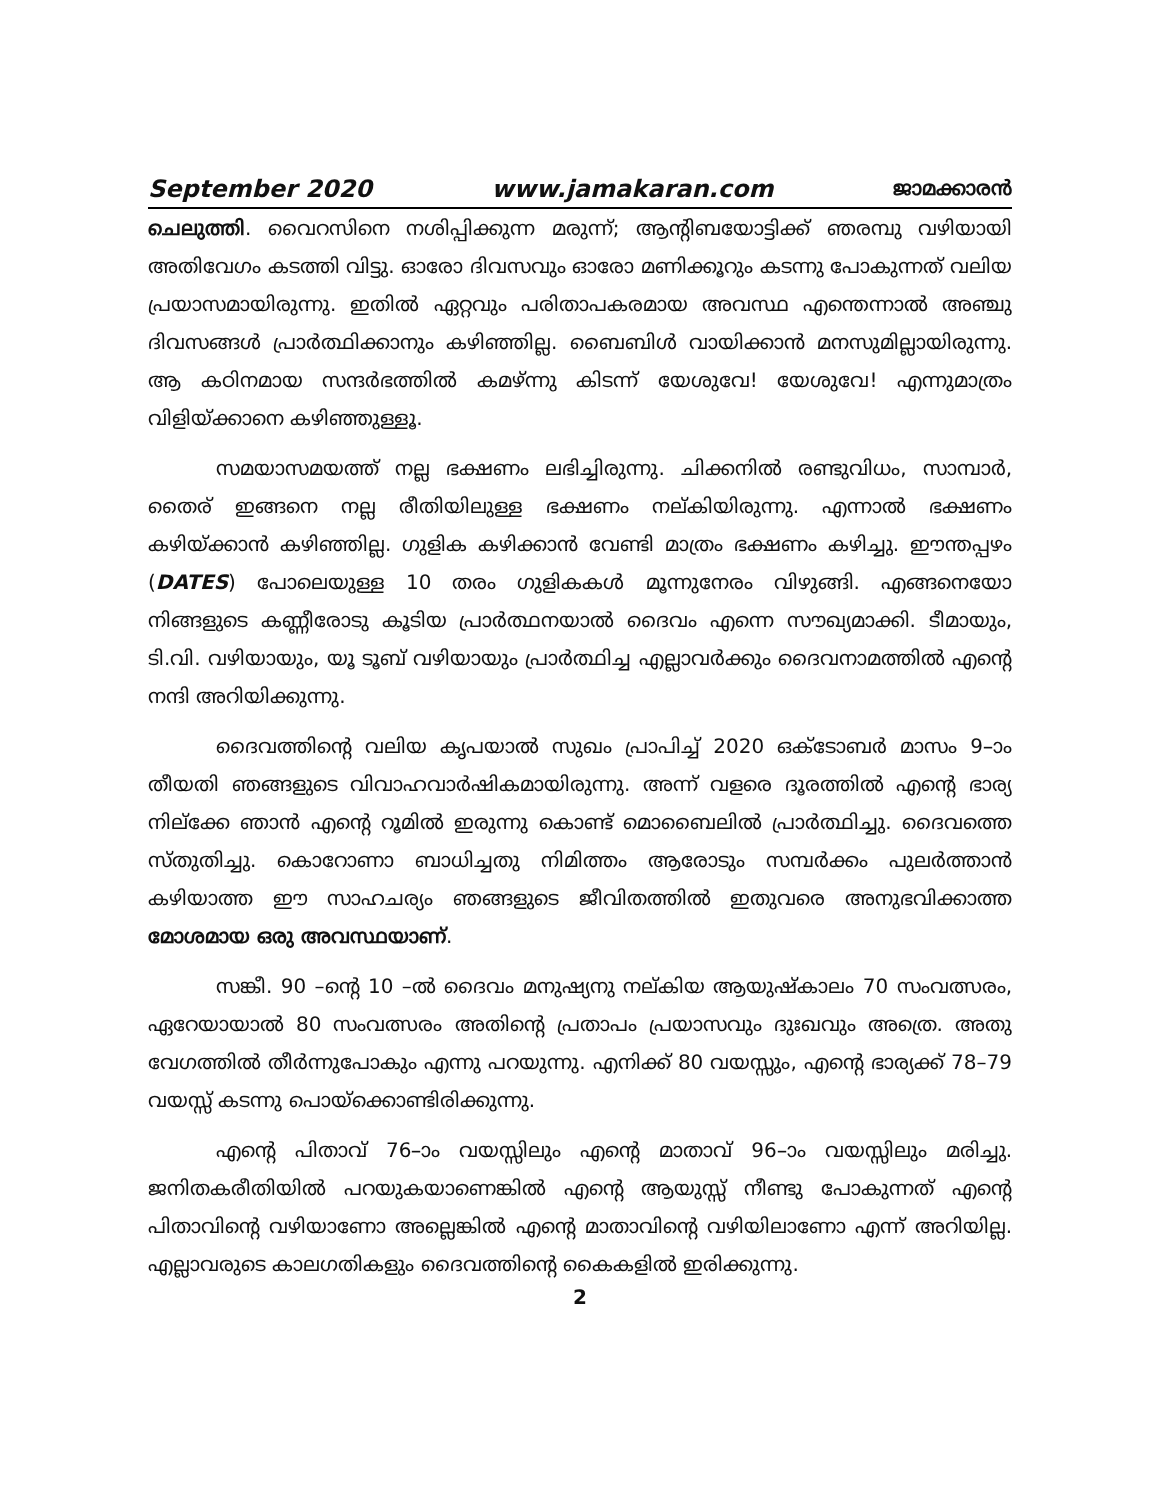September 2020 www.jamakaran.com ജാമക്കാരൻ
ചെലുത്തി. വൈറസിനെ നശിപ്പിക്കുന്ന മരുന്ന്; ആന്റിബയോട്ടിക്ക് ഞരമ്പു വഴിയായി അതിവേഗം കടത്തി വിട്ടു. ഓരോ ദിവസവും ഓരോ മണിക്കൂറും കടന്നു പോകുന്നത് വലിയ പ്രയാസമായിരുന്നു. ഇതിൽ ഏറ്റവും പരിതാപകരമായ അവസ്ഥ എന്തെന്നാൽ അഞ്ചു ദിവസങ്ങൾ പ്രാർത്ഥിക്കാനും കഴിഞ്ഞില്ല. ബൈബിൾ വായിക്കാൻ മനസുമില്ലായിരുന്നു. ആ കഠിനമായ സന്ദർഭത്തിൽ കമഴ്ന്നു കിടന്ന് യേശുവേ! യേശുവേ! എന്നുമാത്രം വിളിയ്ക്കാനെ കഴിഞ്ഞുള്ളൂ.
സമയാസമയത്ത് നല്ല ഭക്ഷണം ലഭിച്ചിരുന്നു. ചിക്കനിൽ രണ്ടുവിധം, സാമ്പാർ, തൈര് ഇങ്ങനെ നല്ല രീതിയിലുള്ള ഭക്ഷണം നല്കിയിരുന്നു. എന്നാൽ ഭക്ഷണം കഴിയ്ക്കാൻ കഴിഞ്ഞില്ല. ഗുളിക കഴിക്കാൻ വേണ്ടി മാത്രം ഭക്ഷണം കഴിച്ചു. ഈന്തപ്പഴം (DATES) പോലെയുള്ള 10 തരം ഗുളികകൾ മൂന്നുനേരം വിഴുങ്ങി. എങ്ങനെയോ നിങ്ങളുടെ കണ്ണീരോടു കൂടിയ പ്രാർത്ഥനയാൽ ദൈവം എന്നെ സൗഖ്യമാക്കി. ടീമായും, ടി.വി. വഴിയായും, യൂ ടൂബ് വഴിയായും പ്രാർത്ഥിച്ച എല്ലാവർക്കും ദൈവനാമത്തിൽ എന്റെ നന്ദി അറിയിക്കുന്നു.
ദൈവത്തിന്റെ വലിയ കൃപയാൽ സുഖം പ്രാപിച്ച് 2020 ഒക്ടോബർ മാസം 9–ാം തീയതി ഞങ്ങളുടെ വിവാഹവാർഷികമായിരുന്നു. അന്ന് വളരെ ദൂരത്തിൽ എന്റെ ഭാര്യ നില്ക്കേ ഞാൻ എന്റെ റൂമിൽ ഇരുന്നു കൊണ്ട് മൊബൈലിൽ പ്രാർത്ഥിച്ചു. ദൈവത്തെ സ്തുതിച്ചു. കൊറോണാ ബാധിച്ചതു നിമിത്തം ആരോടും സമ്പർക്കം പുലർത്താൻ കഴിയാത്ത ഈ സാഹചര്യം ഞങ്ങളുടെ ജീവിതത്തിൽ ഇതുവരെ അനുഭവിക്കാത്ത മോശമായ ഒരു അവസ്ഥയാണ്.
സങ്കീ. 90 –ന്റെ 10 –ൽ ദൈവം മനുഷ്യനു നല്കിയ ആയുഷ്കാലം 70 സംവത്സരം, ഏറേയായാൽ 80 സംവത്സരം അതിന്റെ പ്രതാപം പ്രയാസവും ദുഃഖവും അത്രെ. അതു വേഗത്തിൽ തീർന്നുപോകും എന്നു പറയുന്നു. എനിക്ക് 80 വയസ്സും, എന്റെ ഭാര്യക്ക് 78–79 വയസ്സ് കടന്നു പൊയ്ക്കൊണ്ടിരിക്കുന്നു.
എന്റെ പിതാവ് 76–ാം വയസ്സിലും എന്റെ മാതാവ് 96–ാം വയസ്സിലും മരിച്ചു. ജനിതകരീതിയിൽ പറയുകയാണെങ്കിൽ എന്റെ ആയുസ്സ് നീണ്ടു പോകുന്നത് എന്റെ പിതാവിന്റെ വഴിയാണോ അല്ലെങ്കിൽ എന്റെ മാതാവിന്റെ വഴിയിലാണോ എന്ന് അറിയില്ല. എല്ലാവരുടെ കാലഗതികളും ദൈവത്തിന്റെ കൈകളിൽ ഇരിക്കുന്നു.
2